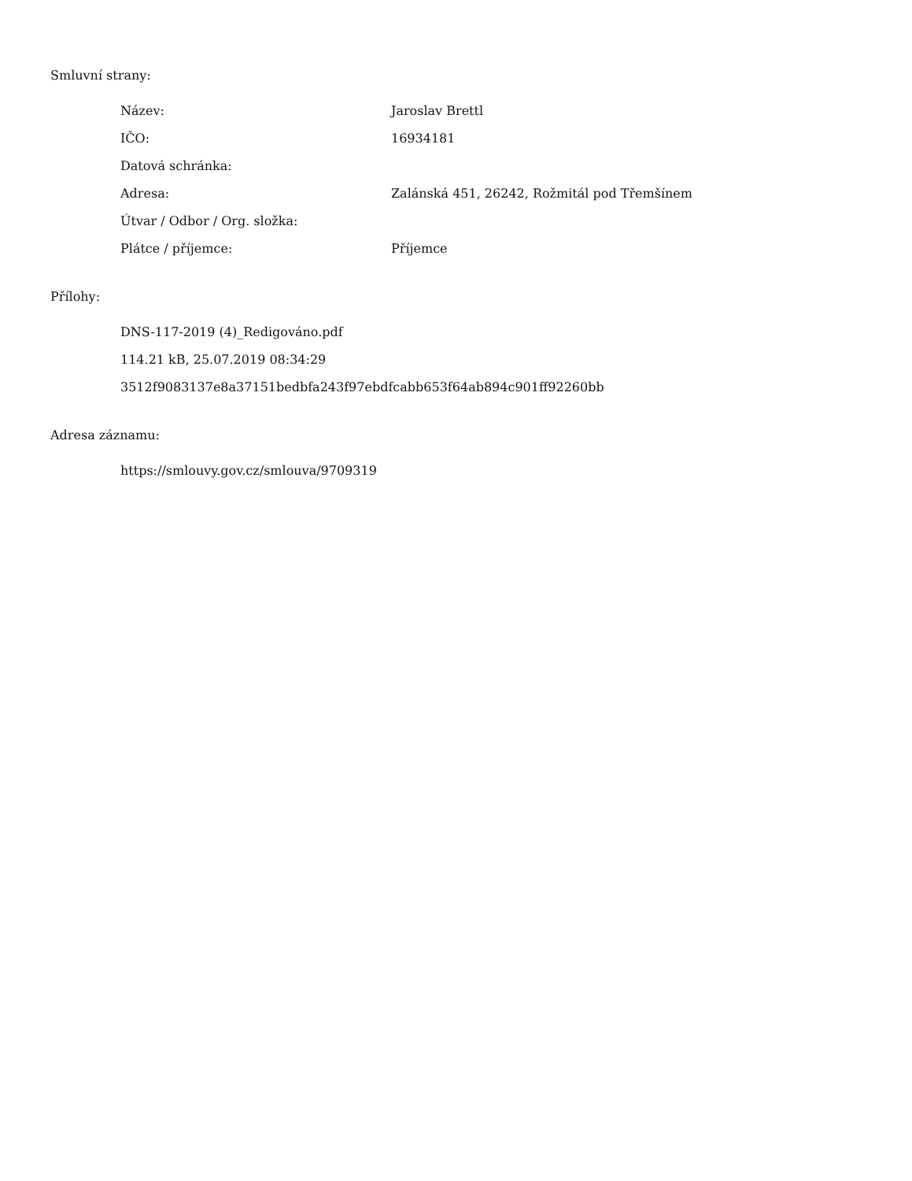Smluvní strany:
| Název: | Jaroslav Brettl |
| IČO: | 16934181 |
| Datová schránka: | |
| Adresa: | Zalánská 451, 26242, Rožmitál pod Třemšínem |
| Útvar / Odbor / Org. složka: | |
| Plátce / příjemce: | Příjemce |
Přílohy:
DNS-117-2019 (4)_Redigováno.pdf
114.21 kB, 25.07.2019 08:34:29
3512f9083137e8a37151bedbfa243f97ebdfcabb653f64ab894c901ff92260bb
Adresa záznamu:
https://smlouvy.gov.cz/smlouva/9709319